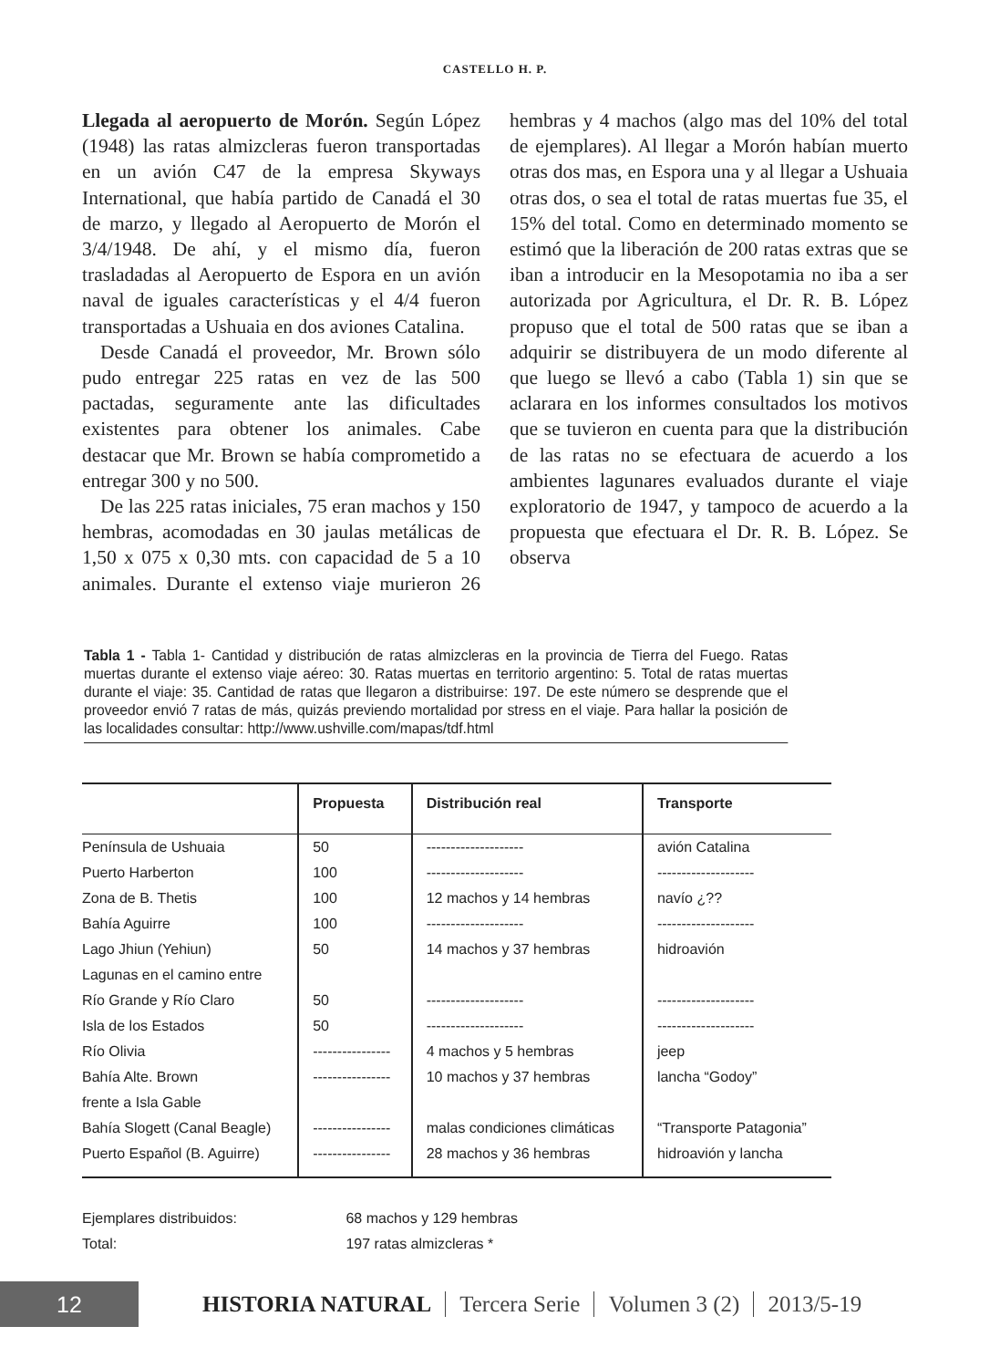CASTELLO H. P.
Llegada al aeropuerto de Morón. Según López (1948) las ratas almizcleras fueron transportadas en un avión C47 de la empresa Skyways International, que había partido de Canadá el 30 de marzo, y llegado al Aeropuerto de Morón el 3/4/1948. De ahí, y el mismo día, fueron trasladadas al Aeropuerto de Espora en un avión naval de iguales características y el 4/4 fueron transportadas a Ushuaia en dos aviones Catalina.
Desde Canadá el proveedor, Mr. Brown sólo pudo entregar 225 ratas en vez de las 500 pactadas, seguramente ante las dificultades existentes para obtener los animales. Cabe destacar que Mr. Brown se había comprometido a entregar 300 y no 500.
De las 225 ratas iniciales, 75 eran machos y 150 hembras, acomodadas en 30 jaulas metálicas de 1,50 x 075 x 0,30 mts. con capacidad de 5 a 10 animales. Durante el extenso viaje murieron 26 hembras y 4 machos (algo mas del 10% del total de ejemplares). Al llegar a Morón habían muerto otras dos mas, en Espora una y al llegar a Ushuaia otras dos, o sea el total de ratas muertas fue 35, el 15% del total. Como en determinado momento se estimó que la liberación de 200 ratas extras que se iban a introducir en la Mesopotamia no iba a ser autorizada por Agricultura, el Dr. R. B. López propuso que el total de 500 ratas que se iban a adquirir se distribuyera de un modo diferente al que luego se llevó a cabo (Tabla 1) sin que se aclarara en los informes consultados los motivos que se tuvieron en cuenta para que la distribución de las ratas no se efectuara de acuerdo a los ambientes lagunares evaluados durante el viaje exploratorio de 1947, y tampoco de acuerdo a la propuesta que efectuara el Dr. R. B. López. Se observa
Tabla 1 - Tabla 1- Cantidad y distribución de ratas almizcleras en la provincia de Tierra del Fuego. Ratas muertas durante el extenso viaje aéreo: 30. Ratas muertas en territorio argentino: 5. Total de ratas muertas durante el viaje: 35. Cantidad de ratas que llegaron a distribuirse: 197. De este número se desprende que el proveedor envió 7 ratas de más, quizás previendo mortalidad por stress en el viaje. Para hallar la posición de las localidades consultar: http://www.ushville.com/mapas/tdf.html
| | Propuesta | Distribución real | Transporte |
| --- | --- | --- | --- |
| Península de Ushuaia | 50 | -------------------- | avión Catalina |
| Puerto Harberton | 100 | -------------------- | -------------------- |
| Zona de B. Thetis | 100 | 12 machos y 14 hembras | navío ¿?? |
| Bahía Aguirre | 100 | -------------------- | -------------------- |
| Lago Jhiun (Yehiun) | 50 | 14 machos y 37 hembras | hidroavión |
| Lagunas en el camino entre | | | |
| Río Grande y Río Claro | 50 | -------------------- | -------------------- |
| Isla de los Estados | 50 | -------------------- | -------------------- |
| Río Olivia | ---------------- | 4 machos y 5 hembras | jeep |
| Bahía Alte. Brown | ---------------- | 10 machos y 37 hembras | lancha “Godoy” |
| frente a Isla Gable | | | |
| Bahía Slogett (Canal Beagle) | ---------------- | malas condiciones climáticas | “Transporte Patagonia” |
| Puerto Español (B. Aguirre) | ---------------- | 28 machos y 36 hembras | hidroavión y lancha |
Ejemplares distribuidos: 68 machos y 129 hembras
Total: 197 ratas almizcleras *
12
HISTORIA NATURAL Tercera Serie Volumen 3 (2) 2013/5-19